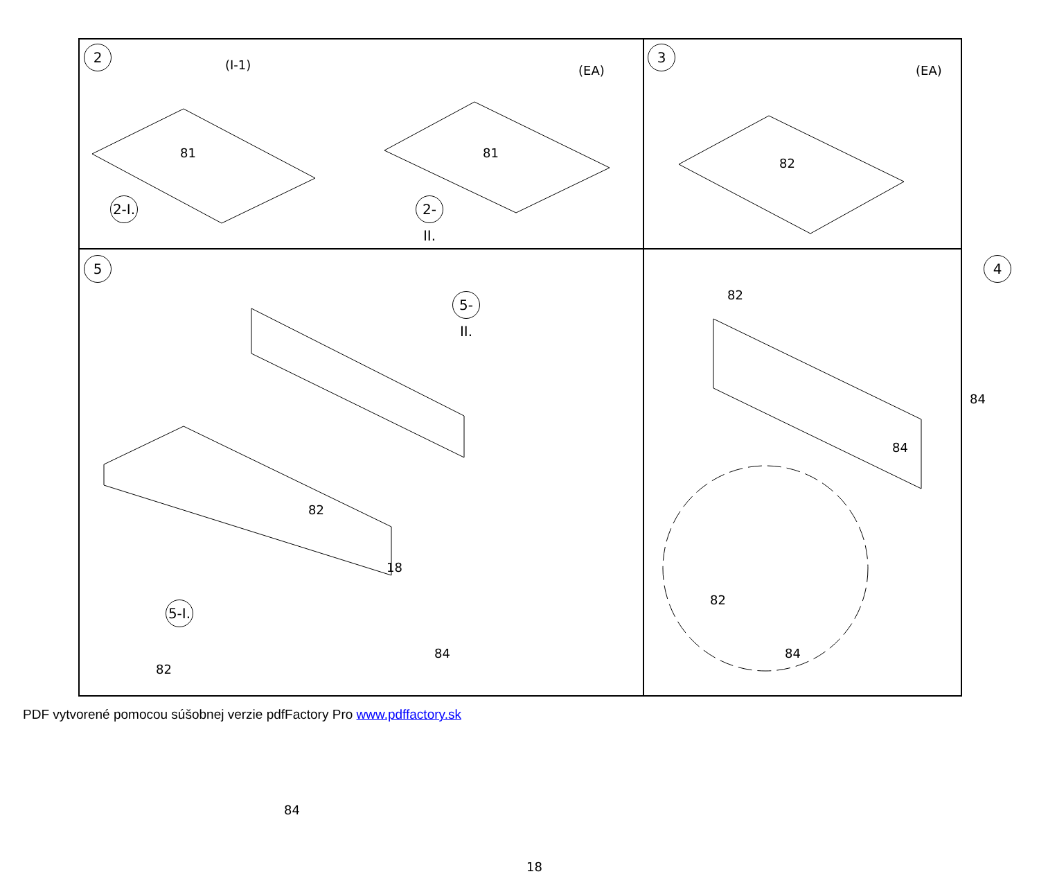2
(I-1) (EA)
81 81
2-I.
2-II.
3
(EA)
82
5
5-II.
82
18
84
82
84
5-I.
18
4
82
84
84
82
84
PDF vytvorené pomocou súšobnej verzie pdfFactory Pro www.pdffactory.sk